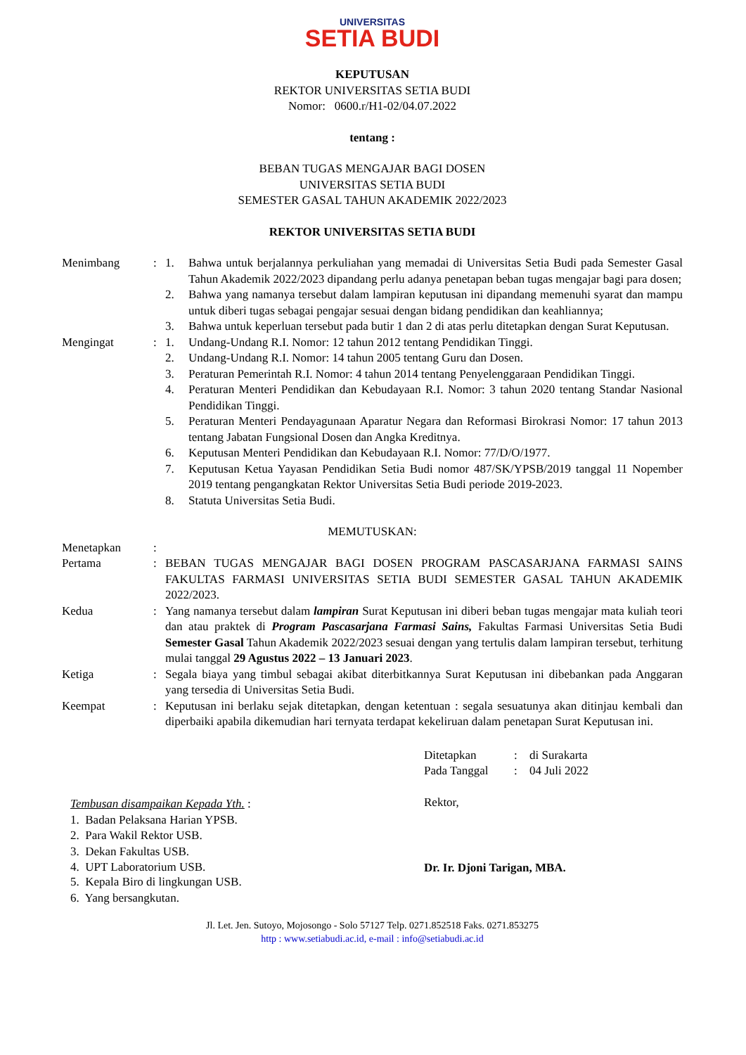UNIVERSITAS
SETIA BUDI
KEPUTUSAN
REKTOR UNIVERSITAS SETIA BUDI
Nomor: 0600.r/H1-02/04.07.2022
tentang :
BEBAN TUGAS MENGAJAR BAGI DOSEN
UNIVERSITAS SETIA BUDI
SEMESTER GASAL TAHUN AKADEMIK 2022/2023
REKTOR UNIVERSITAS SETIA BUDI
| Menimbang | : | 1. | Bahwa untuk berjalannya perkuliahan yang memadai di Universitas Setia Budi pada Semester Gasal Tahun Akademik 2022/2023 dipandang perlu adanya penetapan beban tugas mengajar bagi para dosen; |
| | | 2. | Bahwa yang namanya tersebut dalam lampiran keputusan ini dipandang memenuhi syarat dan mampu untuk diberi tugas sebagai pengajar sesuai dengan bidang pendidikan dan keahliannya; |
| | | 3. | Bahwa untuk keperluan tersebut pada butir 1 dan 2 di atas perlu ditetapkan dengan Surat Keputusan. |
| Mengingat | : | 1. | Undang-Undang R.I. Nomor: 12 tahun 2012 tentang Pendidikan Tinggi. |
| | | 2. | Undang-Undang R.I. Nomor: 14 tahun 2005 tentang Guru dan Dosen. |
| | | 3. | Peraturan Pemerintah R.I. Nomor: 4 tahun 2014 tentang Penyelenggaraan Pendidikan Tinggi. |
| | | 4. | Peraturan Menteri Pendidikan dan Kebudayaan R.I. Nomor: 3 tahun 2020 tentang Standar Nasional Pendidikan Tinggi. |
| | | 5. | Peraturan Menteri Pendayagunaan Aparatur Negara dan Reformasi Birokrasi Nomor: 17 tahun 2013 tentang Jabatan Fungsional Dosen dan Angka Kreditnya. |
| | | 6. | Keputusan Menteri Pendidikan dan Kebudayaan R.I. Nomor: 77/D/O/1977. |
| | | 7. | Keputusan Ketua Yayasan Pendidikan Setia Budi nomor 487/SK/YPSB/2019 tanggal 11 Nopember 2019 tentang pengangkatan Rektor Universitas Setia Budi periode 2019-2023. |
| | | 8. | Statuta Universitas Setia Budi. |
MEMUTUSKAN:
| Menetapkan | : | |
| Pertama | : | BEBAN TUGAS MENGAJAR BAGI DOSEN PROGRAM PASCASARJANA FARMASI SAINS FAKULTAS FARMASI UNIVERSITAS SETIA BUDI SEMESTER GASAL TAHUN AKADEMIK 2022/2023. |
| Kedua | : | Yang namanya tersebut dalam lampiran Surat Keputusan ini diberi beban tugas mengajar mata kuliah teori dan atau praktek di Program Pascasarjana Farmasi Sains, Fakultas Farmasi Universitas Setia Budi Semester Gasal Tahun Akademik 2022/2023 sesuai dengan yang tertulis dalam lampiran tersebut, terhitung mulai tanggal 29 Agustus 2022 – 13 Januari 2023 . |
| Ketiga | : | Segala biaya yang timbul sebagai akibat diterbitkannya Surat Keputusan ini dibebankan pada Anggaran yang tersedia di Universitas Setia Budi. |
| Keempat | : | Keputusan ini berlaku sejak ditetapkan, dengan ketentuan : segala sesuatunya akan ditinjau kembali dan diperbaiki apabila dikemudian hari ternyata terdapat kekeliruan dalam penetapan Surat Keputusan ini. |
| Ditetapkan | : | di Surakarta |
| Pada Tanggal | : | 04 Juli 2022 |
Rektor,
Tembusan disampaikan Kepada Yth. :
1. Badan Pelaksana Harian YPSB.
2. Para Wakil Rektor USB.
3. Dekan Fakultas USB.
4. UPT Laboratorium USB.
Dr. Ir. Djoni Tarigan, MBA.
5. Kepala Biro di lingkungan USB.
6. Yang bersangkutan.
Jl. Let. Jen. Sutoyo, Mojosongo - Solo 57127 Telp. 0271.852518 Faks. 0271.853275
http : www.setiabudi.ac.id, e-mail : info@setiabudi.ac.id